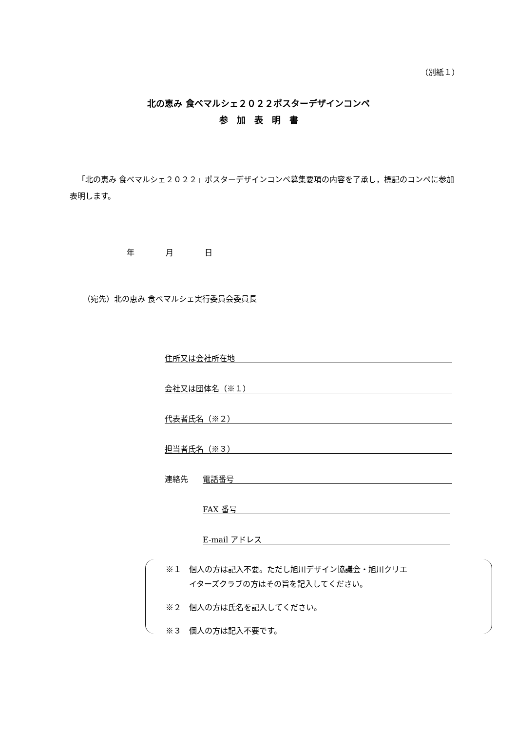（別紙１）
北の恵み 食べマルシェ２０２２ポスターデザインコンペ
参　加　表　明　書
「北の恵み 食べマルシェ２０２２」ポスターデザインコンペ募集要項の内容を了承し，標記のコンペに参加表明します。
年　　　　月　　　　日
（宛先）北の恵み 食べマルシェ実行委員会委員長
住所又は会社所在地
会社又は団体名（※１）
代表者氏名（※２）
担当者氏名（※３）
連絡先 電話番号
FAX 番号
E-mail アドレス
※１　個人の方は記入不要。ただし旭川デザイン協議会・旭川クリエ
　　　イターズクラブの方はその旨を記入してください。
※２　個人の方は氏名を記入してください。
※３　個人の方は記入不要です。